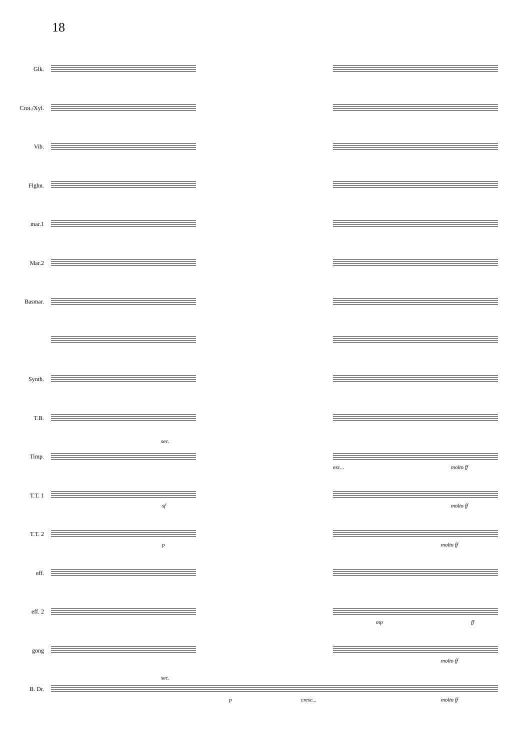18
Glk.
Crot./Xyl.
Vib.
Flghn.
mar.1
Mar.2
Basmar.
Synth.
T.B.
Timp.
sec.
esc... molto ff
T.T. 1
sf molto ff
T.T. 2
p molto ff
eff.
eff. 2
mp ff
gong
molto ff
B. Dr.
sec.
p cresc... molto ff